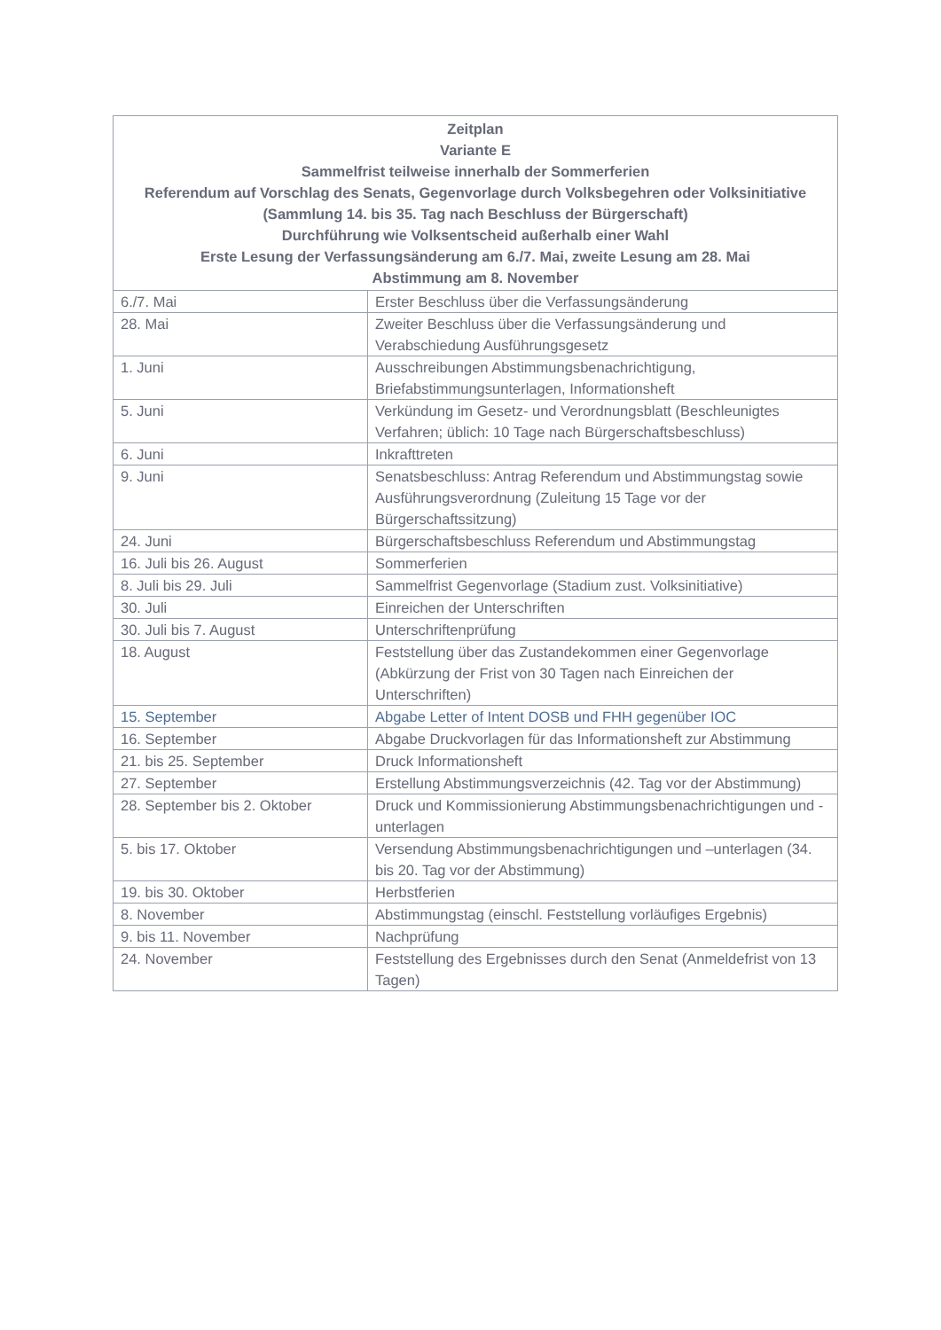| Zeitplan Variante E Sammelfrist teilweise innerhalb der Sommerferien Referendum auf Vorschlag des Senats, Gegenvorlage durch Volksbegehren oder Volksinitiative (Sammlung 14. bis 35. Tag nach Beschluss der Bürgerschaft) Durchführung wie Volksentscheid außerhalb einer Wahl Erste Lesung der Verfassungsänderung am 6./7. Mai, zweite Lesung am 28. Mai Abstimmung am 8. November | |
| --- | --- |
| 6./7. Mai | Erster Beschluss über die Verfassungsänderung |
| 28. Mai | Zweiter Beschluss über die Verfassungsänderung und Verabschiedung Ausführungsgesetz |
| 1. Juni | Ausschreibungen Abstimmungsbenachrichtigung, Briefabstimmungsunterlagen, Informationsheft |
| 5. Juni | Verkündung im Gesetz- und Verordnungsblatt (Beschleunigtes Verfahren; üblich: 10 Tage nach Bürgerschaftsbeschluss) |
| 6. Juni | Inkrafttreten |
| 9. Juni | Senatsbeschluss: Antrag Referendum und Abstimmungstag sowie Ausführungsverordnung (Zuleitung 15 Tage vor der Bürgerschaftssitzung) |
| 24. Juni | Bürgerschaftsbeschluss Referendum und Abstimmungstag |
| 16. Juli bis 26. August | Sommerferien |
| 8. Juli bis 29. Juli | Sammelfrist Gegenvorlage (Stadium zust. Volksinitiative) |
| 30. Juli | Einreichen der Unterschriften |
| 30. Juli bis 7. August | Unterschriftenprüfung |
| 18. August | Feststellung über das Zustandekommen einer Gegenvorlage (Abkürzung der Frist von 30 Tagen nach Einreichen der Unterschriften) |
| 15. September | Abgabe Letter of Intent DOSB und FHH gegenüber IOC |
| 16. September | Abgabe Druckvorlagen für das Informationsheft zur Abstimmung |
| 21. bis 25. September | Druck Informationsheft |
| 27. September | Erstellung Abstimmungsverzeichnis (42. Tag vor der Abstimmung) |
| 28. September bis 2. Oktober | Druck und Kommissionierung Abstimmungsbenachrichtigungen und -unterlagen |
| 5. bis 17. Oktober | Versendung Abstimmungsbenachrichtigungen und –unterlagen (34. bis 20. Tag vor der Abstimmung) |
| 19. bis 30. Oktober | Herbstferien |
| 8. November | Abstimmungstag (einschl. Feststellung vorläufiges Ergebnis) |
| 9. bis 11. November | Nachprüfung |
| 24. November | Feststellung des Ergebnisses durch den Senat (Anmeldefrist von 13 Tagen) |